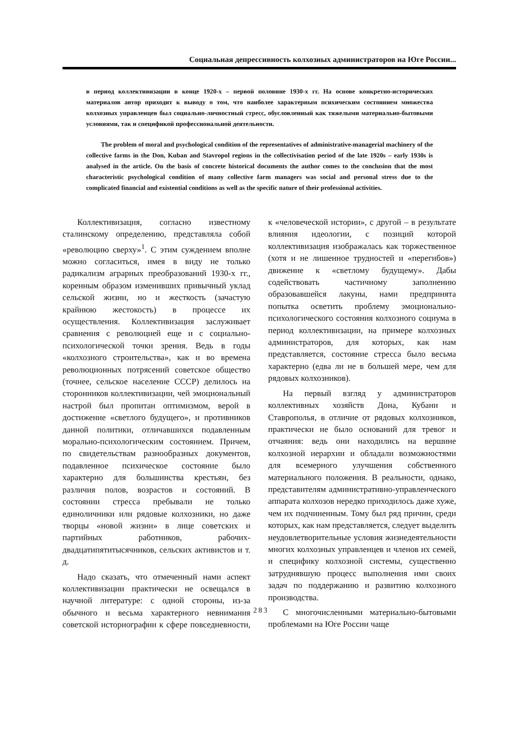Социальная депрессивность колхозных администраторов на Юге России...
в период коллективизации в конце 1920-х – первой половине 1930-х гг. На основе конкретно-исторических материалов автор приходит к выводу о том, что наиболее характерным психическим состоянием множества колхозных управленцев был социально-личностный стресс, обусловленный как тяжелыми материально-бытовыми условиями, так и спецификой профессиональной деятельности.
The problem of moral and psychological condition of the representatives of administrative-managerial machinery of the collective farms in the Don, Kuban and Stavropol regions in the collectivisation period of the late 1920s – early 1930s is analysed in the article. On the basis of concrete historical documents the author comes to the conclusion that the most characteristic psychological condition of many collective farm managers was social and personal stress due to the complicated financial and existential conditions as well as the specific nature of their professional activities.
Коллективизация, согласно известному сталинскому определению, представляла собой «революцию сверху»<sup>1</sup>. С этим суждением вполне можно согласиться, имея в виду не только радикализм аграрных преобразований 1930-х гг., коренным образом изменивших привычный уклад сельской жизни, но и жесткость (зачастую крайнюю жестокость) в процессе их осуществления. Коллективизация заслуживает сравнения с революцией еще и с социально-психологической точки зрения. Ведь в годы «колхозного строительства», как и во времена революционных потрясений советское общество (точнее, сельское население СССР) делилось на сторонников коллективизации, чей эмоциональный настрой был пропитан оптимизмом, верой в достижение «светлого будущего», и противников данной политики, отличавшихся подавленным морально-психологическим состоянием. Причем, по свидетельствам разнообразных документов, подавленное психическое состояние было характерно для большинства крестьян, без различия полов, возрастов и состояний. В состоянии стресса пребывали не только единоличники или рядовые колхозники, но даже творцы «новой жизни» в лице советских и партийных работников, рабочих-двадцатипятитысячников, сельских активистов и т. д.
Надо сказать, что отмеченный нами аспект коллективизации практически не освещался в научной литературе: с одной стороны, из-за обычного и весьма характерного невнимания советской историографии к сфере повседневности, к «человеческой истории», с другой – в результате влияния идеологии, с позиций которой коллективизация изображалась как торжественное (хотя и не лишенное трудностей и «перегибов») движение к «светлому будущему». Дабы содействовать частичному заполнению образовавшейся лакуны, нами предпринята попытка осветить проблему эмоционально-психологического состояния колхозного социума в период коллективизации, на примере колхозных администраторов, для которых, как нам представляется, состояние стресса было весьма характерно (едва ли не в большей мере, чем для рядовых колхозников).
На первый взгляд у администраторов коллективных хозяйств Дона, Кубани и Ставрополья, в отличие от рядовых колхозников, практически не было оснований для тревог и отчаяния: ведь они находились на вершине колхозной иерархии и обладали возможностями для всемерного улучшения собственного материального положения. В реальности, однако, представителям административно-управленческого аппарата колхозов нередко приходилось даже хуже, чем их подчиненным. Тому был ряд причин, среди которых, как нам представляется, следует выделить неудовлетворительные условия жизнедеятельности многих колхозных управленцев и членов их семей, и специфику колхозной системы, существенно затруднявшую процесс выполнения ими своих задач по поддержанию и развитию колхозного производства.
С многочисленными материально-бытовыми проблемами на Юге России чаще
283